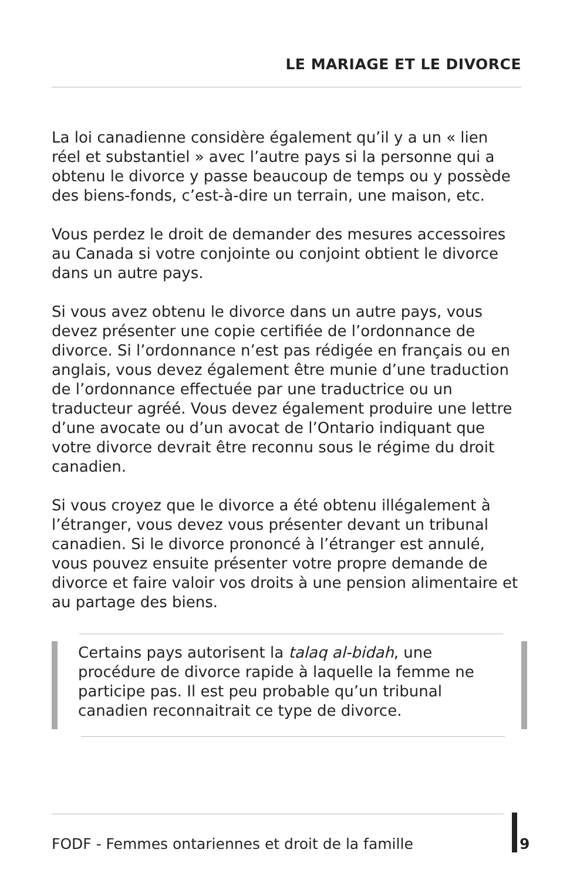LE MARIAGE ET LE DIVORCE
La loi canadienne considère également qu’il y a un « lien réel et substantiel » avec l’autre pays si la personne qui a obtenu le divorce y passe beaucoup de temps ou y possède des biens-fonds, c’est-à-dire un terrain, une maison, etc.
Vous perdez le droit de demander des mesures accessoires au Canada si votre conjointe ou conjoint obtient le divorce dans un autre pays.
Si vous avez obtenu le divorce dans un autre pays, vous devez présenter une copie certifiée de l’ordonnance de divorce. Si l’ordonnance n’est pas rédigée en français ou en anglais, vous devez également être munie d’une traduction de l’ordonnance effectuée par une traductrice ou un traducteur agréé. Vous devez également produire une lettre d’une avocate ou d’un avocat de l’Ontario indiquant que votre divorce devrait être reconnu sous le régime du droit canadien.
Si vous croyez que le divorce a été obtenu illégalement à l’étranger, vous devez vous présenter devant un tribunal canadien. Si le divorce prononcé à l’étranger est annulé, vous pouvez ensuite présenter votre propre demande de divorce et faire valoir vos droits à une pension alimentaire et au partage des biens.
Certains pays autorisent la talaq al-bidah, une procédure de divorce rapide à laquelle la femme ne participe pas. Il est peu probable qu’un tribunal canadien reconnaitrait ce type de divorce.
FODF - Femmes ontariennes et droit de la famille
9